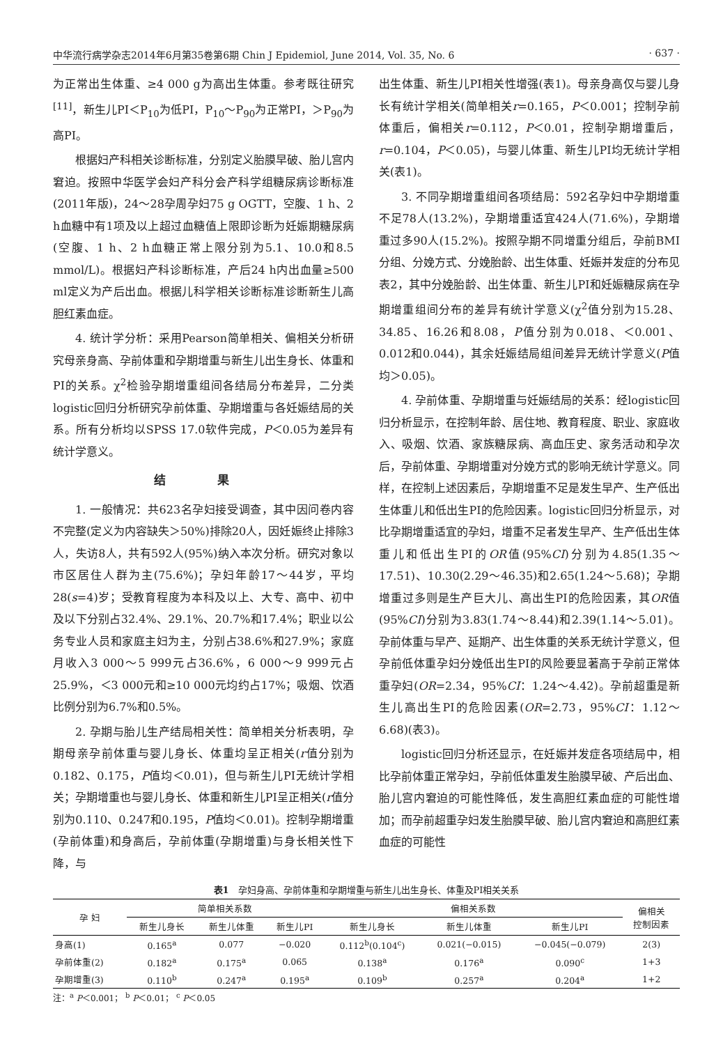中华流行病学杂志2014年6月第35卷第6期 Chin J Epidemiol, June 2014, Vol. 35, No. 6 · 637 ·
为正常出生体重、≥4 000 g为高出生体重。参考既往研究<sup>[11]</sup>，新生儿PI＜P<sub>10</sub>为低PI，P<sub>10</sub>～P<sub>90</sub>为正常PI，＞P<sub>90</sub>为高PI。
根据妇产科相关诊断标准，分别定义胎膜早破、胎儿宫内窘迫。按照中华医学会妇产科分会产科学组糖尿病诊断标准(2011年版)，24～28孕周孕妇75 g OGTT，空腹、1 h、2 h血糖中有1项及以上超过血糖值上限即诊断为妊娠期糖尿病(空腹、1 h、2 h血糖正常上限分别为5.1、10.0和8.5 mmol/L)。根据妇产科诊断标准，产后24 h内出血量≥500 ml定义为产后出血。根据儿科学相关诊断标准诊断新生儿高胆红素血症。
4. 统计学分析：采用Pearson简单相关、偏相关分析研究母亲身高、孕前体重和孕期增重与新生儿出生身长、体重和PI的关系。χ<sup>2</sup>检验孕期增重组间各结局分布差异，二分类logistic回归分析研究孕前体重、孕期增重与各妊娠结局的关系。所有分析均以SPSS 17.0软件完成，P＜0.05为差异有统计学意义。
结 果
1. 一般情况：共623名孕妇接受调查，其中因问卷内容不完整(定义为内容缺失＞50%)排除20人，因妊娠终止排除3人，失访8人，共有592人(95%)纳入本次分析。研究对象以市区居住人群为主(75.6%)；孕妇年龄17～44岁，平均28(s=4)岁；受教育程度为本科及以上、大专、高中、初中及以下分别占32.4%、29.1%、20.7%和17.4%；职业以公务专业人员和家庭主妇为主，分别占38.6%和27.9%；家庭月收入3 000～5 999元占36.6%，6 000～9 999元占25.9%，＜3 000元和≥10 000元均约占17%；吸烟、饮酒比例分别为6.7%和0.5%。
2. 孕期与胎儿生产结局相关性：简单相关分析表明，孕期母亲孕前体重与婴儿身长、体重均呈正相关(r值分别为0.182、0.175，P值均＜0.01)，但与新生儿PI无统计学相关；孕期增重也与婴儿身长、体重和新生儿PI呈正相关(r值分别为0.110、0.247和0.195，P值均＜0.01)。控制孕期增重(孕前体重)和身高后，孕前体重(孕期增重)与身长相关性下降，与
出生体重、新生儿PI相关性增强(表1)。母亲身高仅与婴儿身长有统计学相关(简单相关r=0.165，P＜0.001；控制孕前体重后，偏相关r=0.112，P＜0.01，控制孕期增重后，r=0.104，P＜0.05)，与婴儿体重、新生儿PI均无统计学相关(表1)。
3. 不同孕期增重组间各项结局：592名孕妇中孕期增重不足78人(13.2%)，孕期增重适宜424人(71.6%)，孕期增重过多90人(15.2%)。按照孕期不同增重分组后，孕前BMI分组、分娩方式、分娩胎龄、出生体重、妊娠并发症的分布见表2，其中分娩胎龄、出生体重、新生儿PI和妊娠糖尿病在孕期增重组间分布的差异有统计学意义(χ<sup>2</sup>值分别为15.28、34.85、16.26和8.08，P值分别为0.018、＜0.001、0.012和0.044)，其余妊娠结局组间差异无统计学意义(P值均＞0.05)。
4. 孕前体重、孕期增重与妊娠结局的关系：经logistic回归分析显示，在控制年龄、居住地、教育程度、职业、家庭收入、吸烟、饮酒、家族糖尿病、高血压史、家务活动和孕次后，孕前体重、孕期增重对分娩方式的影响无统计学意义。同样，在控制上述因素后，孕期增重不足是发生早产、生产低出生体重儿和低出生PI的危险因素。logistic回归分析显示，对比孕期增重适宜的孕妇，增重不足者发生早产、生产低出生体重儿和低出生PI的OR值(95%CI)分别为4.85(1.35～17.51)、10.30(2.29～46.35)和2.65(1.24～5.68)；孕期增重过多则是生产巨大儿、高出生PI的危险因素，其OR值(95%CI)分别为3.83(1.74～8.44)和2.39(1.14～5.01)。孕前体重与早产、延期产、出生体重的关系无统计学意义，但孕前低体重孕妇分娩低出生PI的风险要显著高于孕前正常体重孕妇(OR=2.34，95%CI：1.24～4.42)。孕前超重是新生儿高出生PI的危险因素(OR=2.73，95%CI：1.12～6.68)(表3)。
logistic回归分析还显示，在妊娠并发症各项结局中，相比孕前体重正常孕妇，孕前低体重发生胎膜早破、产后出血、胎儿宫内窘迫的可能性降低，发生高胆红素血症的可能性增加；而孕前超重孕妇发生胎膜早破、胎儿宫内窘迫和高胆红素血症的可能性
表1　孕妇身高、孕前体重和孕期增重与新生儿出生身长、体重及PI相关关系
| 孕 妇 | 简单相关系数 | | | 偏相关系数 | | | 偏相关 控制因素 |
| --- | --- | --- | --- | --- | --- | --- | --- |
| | 新生儿身长 | 新生儿体重 | 新生儿PI | 新生儿身长 | 新生儿体重 | 新生儿PI | |
| 身高(1) | 0.165<sup>a</sup> | 0.077 | −0.020 | 0.112<sup>b</sup>(0.104<sup>c</sup>) | 0.021(−0.015) | −0.045(−0.079) | 2(3) |
| 孕前体重(2) | 0.182<sup>a</sup> | 0.175<sup>a</sup> | 0.065 | 0.138<sup>a</sup> | 0.176<sup>a</sup> | 0.090<sup>c</sup> | 1+3 |
| 孕期增重(3) | 0.110<sup>b</sup> | 0.247<sup>a</sup> | 0.195<sup>a</sup> | 0.109<sup>b</sup> | 0.257<sup>a</sup> | 0.204<sup>a</sup> | 1+2 |
注：<sup>a</sup> P＜0.001； <sup>b</sup> P＜0.01； <sup>c</sup> P＜0.05